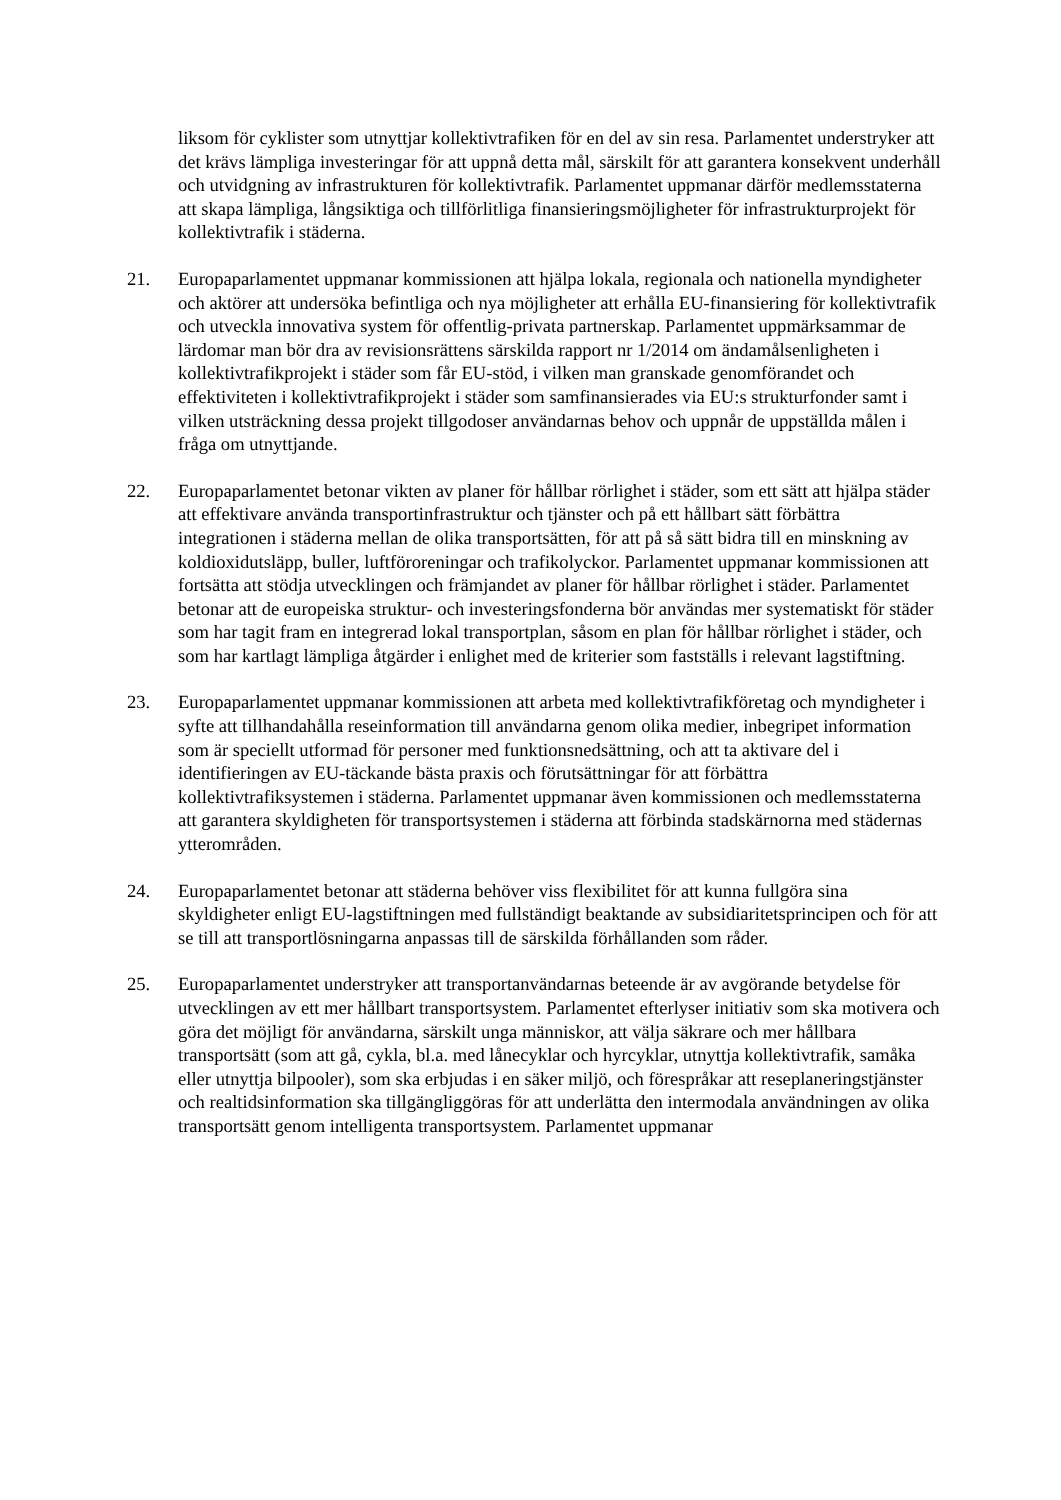liksom för cyklister som utnyttjar kollektivtrafiken för en del av sin resa. Parlamentet understryker att det krävs lämpliga investeringar för att uppnå detta mål, särskilt för att garantera konsekvent underhåll och utvidgning av infrastrukturen för kollektivtrafik. Parlamentet uppmanar därför medlemsstaterna att skapa lämpliga, långsiktiga och tillförlitliga finansieringsmöjligheter för infrastrukturprojekt för kollektivtrafik i städerna.
21. Europaparlamentet uppmanar kommissionen att hjälpa lokala, regionala och nationella myndigheter och aktörer att undersöka befintliga och nya möjligheter att erhålla EU-finansiering för kollektivtrafik och utveckla innovativa system för offentlig-privata partnerskap. Parlamentet uppmärksammar de lärdomar man bör dra av revisionsrättens särskilda rapport nr 1/2014 om ändamålsenligheten i kollektivtrafikprojekt i städer som får EU-stöd, i vilken man granskade genomförandet och effektiviteten i kollektivtrafikprojekt i städer som samfinansierades via EU:s strukturfonder samt i vilken utsträckning dessa projekt tillgodoser användarnas behov och uppnår de uppställda målen i fråga om utnyttjande.
22. Europaparlamentet betonar vikten av planer för hållbar rörlighet i städer, som ett sätt att hjälpa städer att effektivare använda transportinfrastruktur och tjänster och på ett hållbart sätt förbättra integrationen i städerna mellan de olika transportsätten, för att på så sätt bidra till en minskning av koldioxidutsläpp, buller, luftföroreningar och trafikolyckor. Parlamentet uppmanar kommissionen att fortsätta att stödja utvecklingen och främjandet av planer för hållbar rörlighet i städer. Parlamentet betonar att de europeiska struktur- och investeringsfonderna bör användas mer systematiskt för städer som har tagit fram en integrerad lokal transportplan, såsom en plan för hållbar rörlighet i städer, och som har kartlagt lämpliga åtgärder i enlighet med de kriterier som fastställs i relevant lagstiftning.
23. Europaparlamentet uppmanar kommissionen att arbeta med kollektivtrafikföretag och myndigheter i syfte att tillhandahålla reseinformation till användarna genom olika medier, inbegripet information som är speciellt utformad för personer med funktionsnedsättning, och att ta aktivare del i identifieringen av EU-täckande bästa praxis och förutsättningar för att förbättra kollektivtrafiksystemen i städerna. Parlamentet uppmanar även kommissionen och medlemsstaterna att garantera skyldigheten för transportsystemen i städerna att förbinda stadskärnorna med städernas ytterområden.
24. Europaparlamentet betonar att städerna behöver viss flexibilitet för att kunna fullgöra sina skyldigheter enligt EU-lagstiftningen med fullständigt beaktande av subsidiaritetsprincipen och för att se till att transportlösningarna anpassas till de särskilda förhållanden som råder.
25. Europaparlamentet understryker att transportanvändarnas beteende är av avgörande betydelse för utvecklingen av ett mer hållbart transportsystem. Parlamentet efterlyser initiativ som ska motivera och göra det möjligt för användarna, särskilt unga människor, att välja säkrare och mer hållbara transportsätt (som att gå, cykla, bl.a. med lånecyklar och hyrcyklar, utnyttja kollektivtrafik, samåka eller utnyttja bilpooler), som ska erbjudas i en säker miljö, och förespråkar att reseplaneringstjänster och realtidsinformation ska tillgängliggöras för att underlätta den intermodala användningen av olika transportsätt genom intelligenta transportsystem. Parlamentet uppmanar